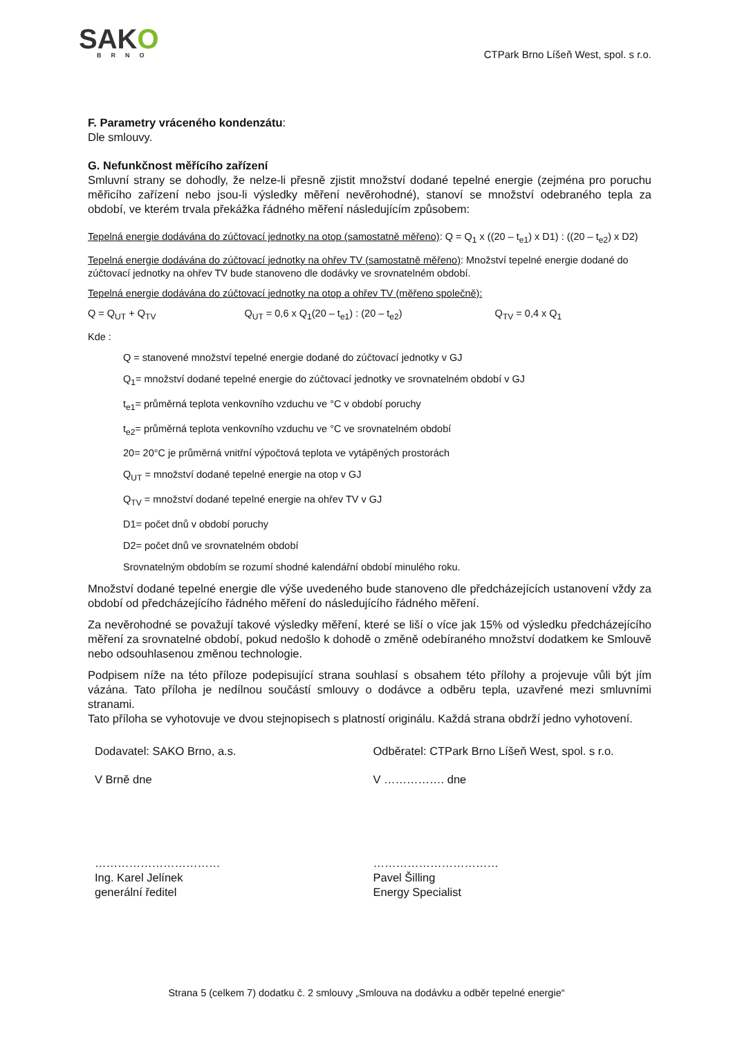SAKO
BRNO
CTPark Brno Líšeň West, spol. s r.o.
F. Parametry vráceného kondenzátu:
Dle smlouvy.
G. Nefunkčnost měřícího zařízení
Smluvní strany se dohodly, že nelze-li přesně zjistit množství dodané tepelné energie (zejména pro poruchu měřicího zařízení nebo jsou-li výsledky měření nevěrohodné), stanoví se množství odebraného tepla za období, ve kterém trvala překážka řádného měření následujícím způsobem:
Tepelná energie dodávána do zúčtovací jednotky na otop (samostatně měřeno): Q = Q<sub>1</sub> x ((20 – t<sub>e1</sub>) x D1) : ((20 – t<sub>e2</sub>) x D2)
Tepelná energie dodávána do zúčtovací jednotky na ohřev TV (samostatně měřeno): Množství tepelné energie dodané do zúčtovací jednotky na ohřev TV bude stanoveno dle dodávky ve srovnatelném období.
Tepelná energie dodávána do zúčtovací jednotky na otop a ohřev TV (měřeno společně):
Q = Q<sub>UT</sub> + Q<sub>TV</sub> Q<sub>UT</sub> = 0,6 x Q<sub>1</sub>(20 – t<sub>e1</sub>) : (20 – t<sub>e2</sub>)
Q<sub>TV</sub> = 0,4 x Q<sub>1</sub>
Kde :
Q = stanovené množství tepelné energie dodané do zúčtovací jednotky v GJ
Q<sub>1</sub>= množství dodané tepelné energie do zúčtovací jednotky ve srovnatelném období v GJ
t<sub>e1</sub>= průměrná teplota venkovního vzduchu ve °C v období poruchy
t<sub>e2</sub>= průměrná teplota venkovního vzduchu ve °C ve srovnatelném období
20= 20°C je průměrná vnitřní výpočtová teplota ve vytápěných prostorách
Q<sub>UT</sub> = množství dodané tepelné energie na otop v GJ
Q<sub>TV</sub> = množství dodané tepelné energie na ohřev TV v GJ
D1= počet dnů v období poruchy
D2= počet dnů ve srovnatelném období
Srovnatelným obdobím se rozumí shodné kalendářní období minulého roku.
Množství dodané tepelné energie dle výše uvedeného bude stanoveno dle předcházejících ustanovení vždy za období od předcházejícího řádného měření do následujícího řádného měření.
Za nevěrohodné se považují takové výsledky měření, které se liší o více jak 15% od výsledku předcházejícího měření za srovnatelné období, pokud nedošlo k dohodě o změně odebíraného množství dodatkem ke Smlouvě nebo odsouhlasenou změnou technologie.
Podpisem níže na této příloze podepisující strana souhlasí s obsahem této přílohy a projevuje vůli být jím vázána. Tato příloha je nedílnou součástí smlouvy o dodávce a odběru tepla, uzavřené mezi smluvními stranami.
Tato příloha se vyhotovuje ve dvou stejnopisech s platností originálu. Každá strana obdrží jedno vyhotovení.
Dodavatel: SAKO Brno, a.s.
V Brně dne
……………………………
Ing. Karel Jelínek
generální ředitel
Odběratel: CTPark Brno Líšeň West, spol. s r.o.
V ……………. dne
……………………………
Pavel Šilling
Energy Specialist
Strana 5 (celkem 7) dodatku č. 2 smlouvy „Smlouva na dodávku a odběr tepelné energie“